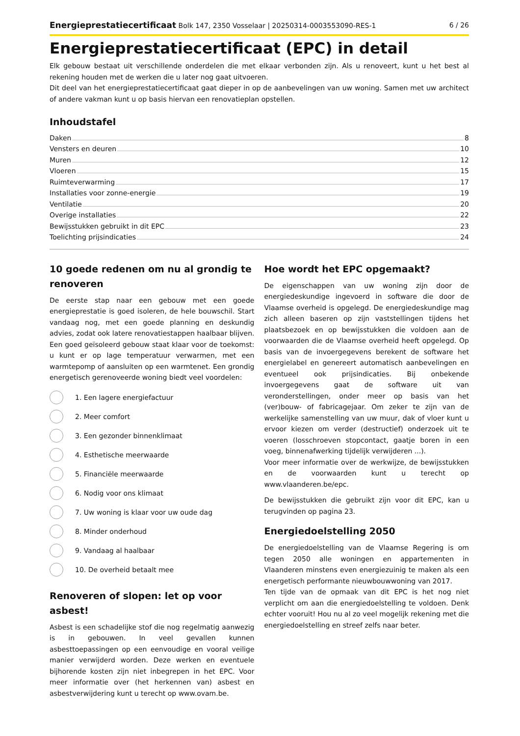Energieprestatiecertificaat Bolk 147, 2350 Vosselaar | 20250314-0003553090-RES-1 6 / 26
Energieprestatiecertificaat (EPC) in detail
Elk gebouw bestaat uit verschillende onderdelen die met elkaar verbonden zijn. Als u renoveert, kunt u het best al rekening houden met de werken die u later nog gaat uitvoeren.
Dit deel van het energieprestatiecertificaat gaat dieper in op de aanbevelingen van uw woning. Samen met uw architect of andere vakman kunt u op basis hiervan een renovatieplan opstellen.
Inhoudstafel
Daken 8
Vensters en deuren 10
Muren 12
Vloeren 15
Ruimteverwarming 17
Installaties voor zonne-energie 19
Ventilatie 20
Overige installaties 22
Bewijsstukken gebruikt in dit EPC 23
Toelichting prijsindicaties 24
10 goede redenen om nu al grondig te renoveren
De eerste stap naar een gebouw met een goede energieprestatie is goed isoleren, de hele bouwschil. Start vandaag nog, met een goede planning en deskundig advies, zodat ook latere renovatiestappen haalbaar blijven. Een goed geïsoleerd gebouw staat klaar voor de toekomst: u kunt er op lage temperatuur verwarmen, met een warmtepomp of aansluiten op een warmtenet. Een grondig energetisch gerenoveerde woning biedt veel voordelen:
1. Een lagere energiefactuur
2. Meer comfort
3. Een gezonder binnenklimaat
4. Esthetische meerwaarde
5. Financiële meerwaarde
6. Nodig voor ons klimaat
7. Uw woning is klaar voor uw oude dag
8. Minder onderhoud
9. Vandaag al haalbaar
10. De overheid betaalt mee
Renoveren of slopen: let op voor asbest!
Asbest is een schadelijke stof die nog regelmatig aanwezig is in gebouwen. In veel gevallen kunnen asbesttoepassingen op een eenvoudige en vooral veilige manier verwijderd worden. Deze werken en eventuele bijhorende kosten zijn niet inbegrepen in het EPC. Voor meer informatie over (het herkennen van) asbest en asbestverwijdering kunt u terecht op www.ovam.be.
Hoe wordt het EPC opgemaakt?
De eigenschappen van uw woning zijn door de energiedeskundige ingevoerd in software die door de Vlaamse overheid is opgelegd. De energiedeskundige mag zich alleen baseren op zijn vaststellingen tijdens het plaatsbezoek en op bewijsstukken die voldoen aan de voorwaarden die de Vlaamse overheid heeft opgelegd. Op basis van de invoergegevens berekent de software het energielabel en genereert automatisch aanbevelingen en eventueel ook prijsindicaties. Bij onbekende invoergegevens gaat de software uit van veronderstellingen, onder meer op basis van het (ver)bouw- of fabricagejaar. Om zeker te zijn van de werkelijke samenstelling van uw muur, dak of vloer kunt u ervoor kiezen om verder (destructief) onderzoek uit te voeren (losschroeven stopcontact, gaatje boren in een voeg, binnenafwerking tijdelijk verwijderen ...).
Voor meer informatie over de werkwijze, de bewijsstukken en de voorwaarden kunt u terecht op www.vlaanderen.be/epc.
De bewijsstukken die gebruikt zijn voor dit EPC, kan u terugvinden op pagina 23.
Energiedoelstelling 2050
De energiedoelstelling van de Vlaamse Regering is om tegen 2050 alle woningen en appartementen in Vlaanderen minstens even energiezuinig te maken als een energetisch performante nieuwbouwwoning van 2017.
Ten tijde van de opmaak van dit EPC is het nog niet verplicht om aan die energiedoelstelling te voldoen. Denk echter vooruit! Hou nu al zo veel mogelijk rekening met die energiedoelstelling en streef zelfs naar beter.